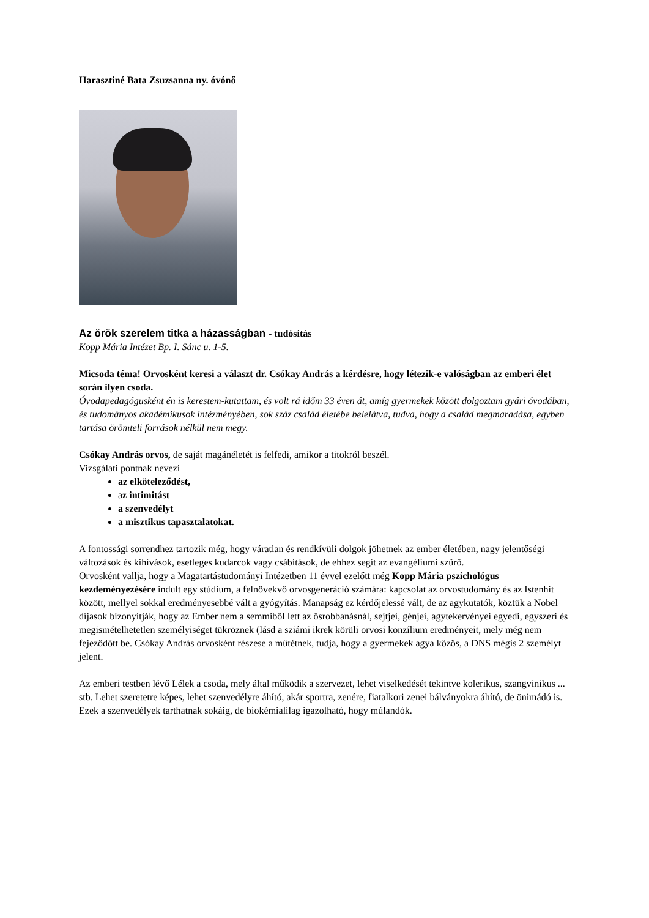Harasztiné Bata Zsuzsanna ny. óvónő
Az örök szerelem titka a házasságban - tudósítás
Kopp Mária Intézet Bp. I. Sánc u. 1-5.
Micsoda téma! Orvosként keresi a választ dr. Csókay András a kérdésre, hogy létezik-e valóságban az emberi élet során ilyen csoda.
Óvodapedagógusként én is kerestem-kutattam, és volt rá időm 33 éven át, amíg gyermekek között dolgoztam gyári óvodában, és tudományos akadémikusok intézményében, sok száz család életébe belelátva, tudva, hogy a család megmaradása, egyben tartása örömteli források nélkül nem megy.
Csókay András orvos, de saját magánéletét is felfedi, amikor a titokról beszél.
Vizsgálati pontnak nevezi
az elköteleződést,
az intimitást
a szenvedélyt
a misztikus tapasztalatokat.
A fontossági sorrendhez tartozik még, hogy váratlan és rendkívüli dolgok jöhetnek az ember életében, nagy jelentőségi változások és kihívások, esetleges kudarcok vagy csábítások, de ehhez segít az evangéliumi szűrő.
Orvosként vallja, hogy a Magatartástudományi Intézetben 11 évvel ezelőtt még Kopp Mária pszichológus kezdeményezésére indult egy stúdium, a felnövekvő orvosgeneráció számára: kapcsolat az orvostudomány és az Istenhit között, mellyel sokkal eredményesebbé vált a gyógyítás. Manapság ez kérdőjelessé vált, de az agykutatók, köztük a Nobel díjasok bizonyítják, hogy az Ember nem a semmiből lett az ősrobbanásnál, sejtjei, génjei, agytekervényei egyedi, egyszeri és megismételhetetlen személyiséget tükröznek (lásd a sziámi ikrek körüli orvosi konzílium eredményeit, mely még nem fejeződött be. Csókay András orvosként részese a műtétnek, tudja, hogy a gyermekek agya közös, a DNS mégis 2 személyt jelent.
Az emberi testben lévő Lélek a csoda, mely által működik a szervezet, lehet viselkedését tekintve kolerikus, szangvinikus ... stb. Lehet szeretetre képes, lehet szenvedélyre áhító, akár sportra, zenére, fiatalkori zenei bálványokra áhító, de önimádó is.
Ezek a szenvedélyek tarthatnak sokáig, de biokémialilag igazolható, hogy múlandók.